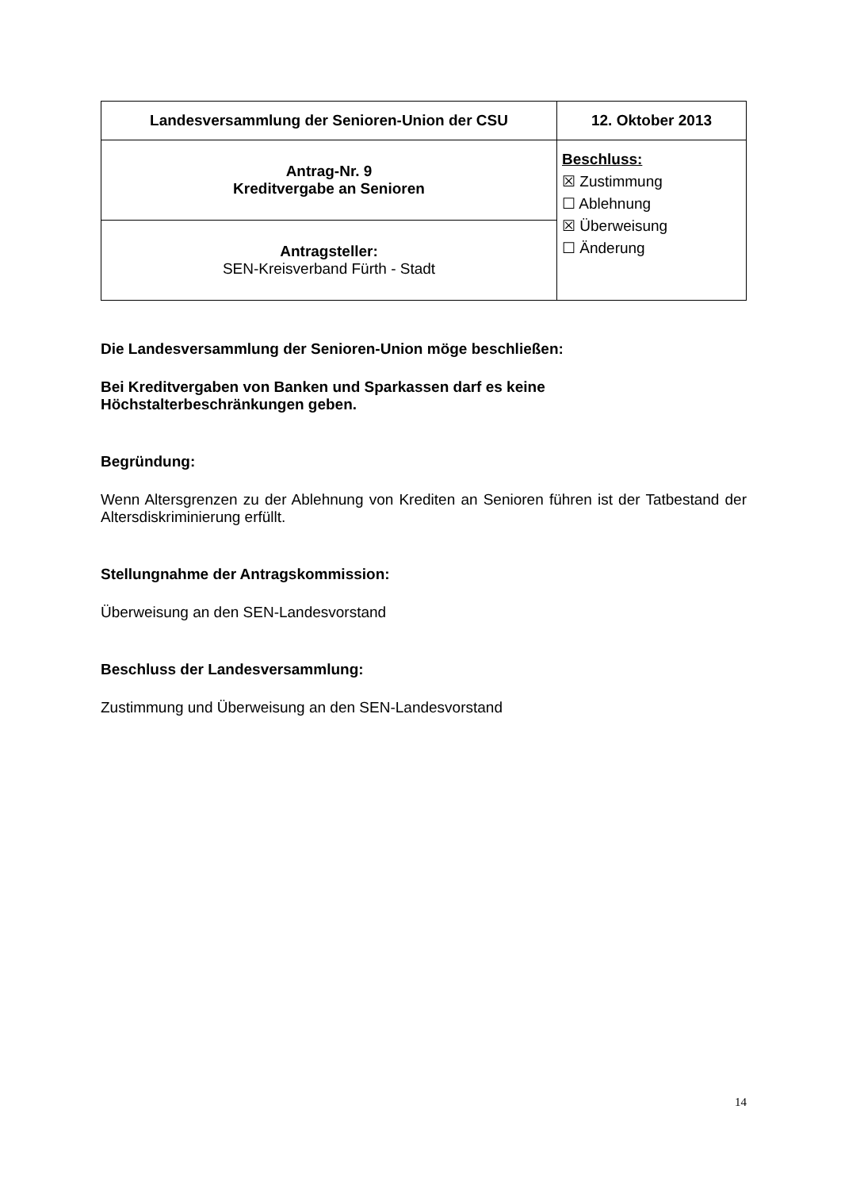| Landesversammlung der Senioren-Union der CSU | 12. Oktober 2013 |
| Antrag-Nr. 9 Kreditvergabe an Senioren | Beschluss: ☒ Zustimmung ☐ Ablehnung ☒ Überweisung ☐ Änderung |
| Antragsteller: SEN-Kreisverband Fürth - Stadt | |
Die Landesversammlung der Senioren-Union möge beschließen:
Bei Kreditvergaben von Banken und Sparkassen darf es keine
Höchstalterbeschränkungen geben.
Begründung:
Wenn Altersgrenzen zu der Ablehnung von Krediten an Senioren führen ist der Tatbestand der Altersdiskriminierung erfüllt.
Stellungnahme der Antragskommission:
Überweisung an den SEN-Landesvorstand
Beschluss der Landesversammlung:
Zustimmung und Überweisung an den SEN-Landesvorstand
14